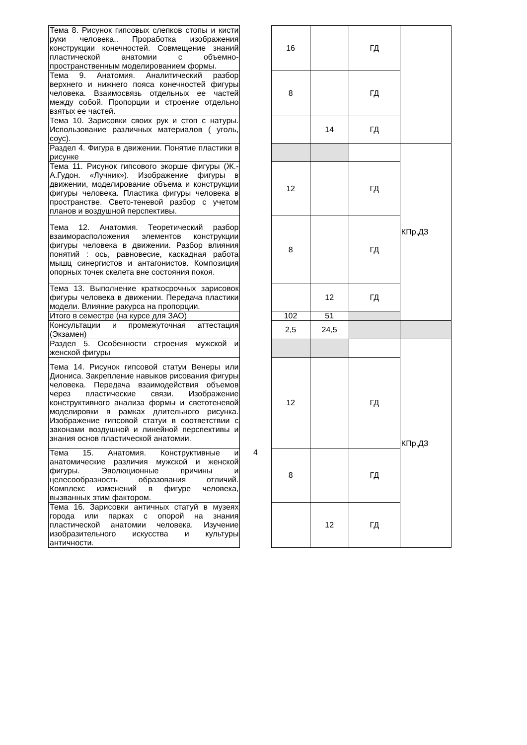| Тема 8. Рисунок гипсовых слепков стопы и кисти руки человека.. Проработка изображения конструкции конечностей. Совмещение знаний пластической анатомии с объемно-пространственным моделированием формы. | | 16 | | ГД | |
| Тема 9. Анатомия. Аналитический разбор верхнего и нижнего пояса конечностей фигуры человека. Взаимосвязь отдельных ее частей между собой. Пропорции и строение отдельно взятых ее частей. | | 8 | | ГД | |
| Тема 10. Зарисовки своих рук и стоп с натуры. Использование различных материалов ( уголь, соус). | | | 14 | ГД | |
| Раздел 4. Фигура в движении. Понятие пластики в рисунке | | | | | КПр,ДЗ |
| Тема 11. Рисунок гипсового экорше фигуры (Ж.-А.Гудон. «Лучник»). Изображение фигуры в движении, моделирование объема и конструкции фигуры человека. Пластика фигуры человека в пространстве. Свето-теневой разбор с учетом планов и воздушной перспективы. | | 12 | | ГД | |
| Тема 12. Анатомия. Теоретический разбор взаиморасположения элементов конструкции фигуры человека в движении. Разбор влияния понятий : ось, равновесие, каскадная работа мышц синергистов и антагонистов. Композиция опорных точек скелета вне состояния покоя. | | 8 | | ГД | |
| Тема 13. Выполнение краткосрочных зарисовок фигуры человека в движении. Передача пластики модели. Влияние ракурса на пропорции. | | | 12 | ГД | |
| Итого в семестре (на курсе для ЗАО) | | 102 | 51 | | |
| Консультации и промежуточная аттестация (Экзамен) | | 2,5 | 24,5 | | |
| Раздел 5. Особенности строения мужской и женской фигуры | | | | | КПр,ДЗ |
| Тема 14. Рисунок гипсовой статуи Венеры или Диониса. Закрепление навыков рисования фигуры человека. Передача взаимодействия объемов через пластические связи. Изображение конструктивного анализа формы и светотеневой моделировки в рамках длительного рисунка. Изображение гипсовой статуи в соответствии с законами воздушной и линейной перспективы и знания основ пластической анатомии. | 4 | 12 | | ГД | |
| Тема 15. Анатомия. Конструктивные и анатомические различия мужской и женской фигуры. Эволюционные причины и целесообразность образования отличий. Комплекс изменений в фигуре человека, вызванных этим фактором. | | 8 | | ГД | |
| Тема 16. Зарисовки античных статуй в музеях города или парках с опорой на знания пластической анатомии человека. Изучение изобразительного искусства и культуры античности. | | | 12 | ГД | |